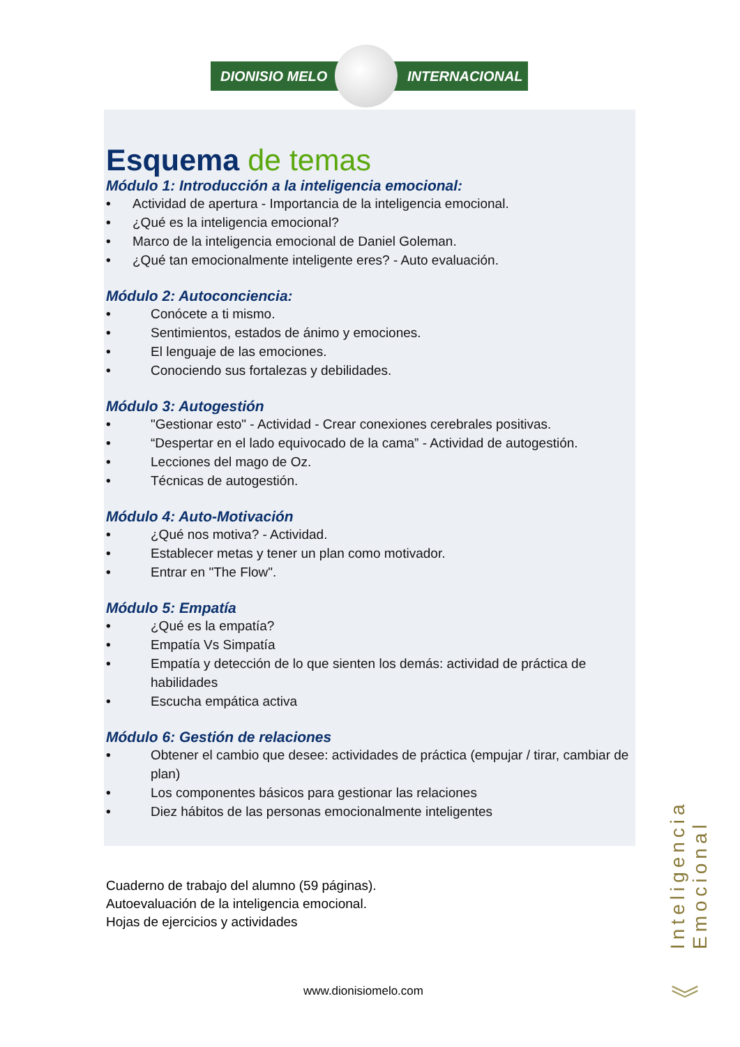DIONISIO MELO INTERNACIONAL
Esquema de temas
Módulo 1: Introducción a la inteligencia emocional:
• Actividad de apertura - Importancia de la inteligencia emocional.
• ¿Qué es la inteligencia emocional?
• Marco de la inteligencia emocional de Daniel Goleman.
• ¿Qué tan emocionalmente inteligente eres? - Auto evaluación.
Módulo 2: Autoconciencia:
• Conócete a ti mismo.
• Sentimientos, estados de ánimo y emociones.
• El lenguaje de las emociones.
• Conociendo sus fortalezas y debilidades.
Módulo 3: Autogestión
• "Gestionar esto" - Actividad - Crear conexiones cerebrales positivas.
• “Despertar en el lado equivocado de la cama” - Actividad de autogestión.
• Lecciones del mago de Oz.
• Técnicas de autogestión.
Módulo 4: Auto-Motivación
• ¿Qué nos motiva? - Actividad.
• Establecer metas y tener un plan como motivador.
• Entrar en "The Flow".
Módulo 5: Empatía
• ¿Qué es la empatía?
• Empatía Vs Simpatía
• Empatía y detección de lo que sienten los demás: actividad de práctica de habilidades
• Escucha empática activa
Módulo 6: Gestión de relaciones
• Obtener el cambio que desee: actividades de práctica (empujar / tirar, cambiar de plan)
• Los componentes básicos para gestionar las relaciones
• Diez hábitos de las personas emocionalmente inteligentes
Cuaderno de trabajo del alumno (59 páginas).
Autoevaluación de la inteligencia emocional.
Hojas de ejercicios y actividades
www.dionisiomelo.com
Inteligencia Emocional
︾